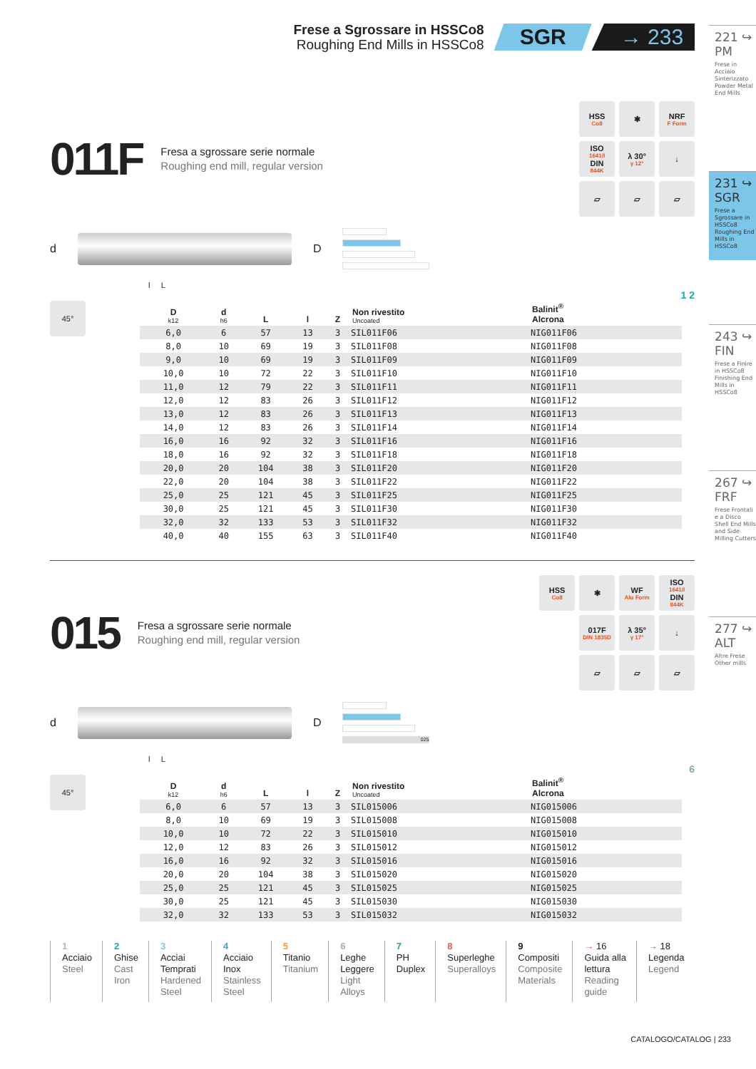Frese a Sgrossare in HSSCo8
Roughing End Mills in HSSCo8
SGR → 233
011F
Fresa a sgrossare serie normale
Roughing end mill, regular version
HSS
Co8
✱
NRF
F Form
ISO
1641/I
DIN
844K
λ 30°
γ 12°
↓
▱
▱
▱
d D
l L
1 2
45°
| D k12 | d h6 | L | l | Z | Non rivestito Uncoated | Balinit<sup>®</sup> Alcrona |
| --- | --- | --- | --- | --- | --- | --- |
| 6,0 | 6 | 57 | 13 | 3 | SIL011F06 | NIG011F06 |
| 8,0 | 10 | 69 | 19 | 3 | SIL011F08 | NIG011F08 |
| 9,0 | 10 | 69 | 19 | 3 | SIL011F09 | NIG011F09 |
| 10,0 | 10 | 72 | 22 | 3 | SIL011F10 | NIG011F10 |
| 11,0 | 12 | 79 | 22 | 3 | SIL011F11 | NIG011F11 |
| 12,0 | 12 | 83 | 26 | 3 | SIL011F12 | NIG011F12 |
| 13,0 | 12 | 83 | 26 | 3 | SIL011F13 | NIG011F13 |
| 14,0 | 12 | 83 | 26 | 3 | SIL011F14 | NIG011F14 |
| 16,0 | 16 | 92 | 32 | 3 | SIL011F16 | NIG011F16 |
| 18,0 | 16 | 92 | 32 | 3 | SIL011F18 | NIG011F18 |
| 20,0 | 20 | 104 | 38 | 3 | SIL011F20 | NIG011F20 |
| 22,0 | 20 | 104 | 38 | 3 | SIL011F22 | NIG011F22 |
| 25,0 | 25 | 121 | 45 | 3 | SIL011F25 | NIG011F25 |
| 30,0 | 25 | 121 | 45 | 3 | SIL011F30 | NIG011F30 |
| 32,0 | 32 | 133 | 53 | 3 | SIL011F32 | NIG011F32 |
| 40,0 | 40 | 155 | 63 | 3 | SIL011F40 | NIG011F40 |
015
Fresa a sgrossare serie normale
Roughing end mill, regular version
HSS
Co8
✱
WF
Alu Form
ISO
1641/I
DIN
844K
017F
DIN 1835D
λ 35°
γ 17°
↓
▱
▱
▱
d D
025
l L
6
45°
| D k12 | d h6 | L | l | Z | Non rivestito Uncoated | Balinit<sup>®</sup> Alcrona |
| --- | --- | --- | --- | --- | --- | --- |
| 6,0 | 6 | 57 | 13 | 3 | SIL015006 | NIG015006 |
| 8,0 | 10 | 69 | 19 | 3 | SIL015008 | NIG015008 |
| 10,0 | 10 | 72 | 22 | 3 | SIL015010 | NIG015010 |
| 12,0 | 12 | 83 | 26 | 3 | SIL015012 | NIG015012 |
| 16,0 | 16 | 92 | 32 | 3 | SIL015016 | NIG015016 |
| 20,0 | 20 | 104 | 38 | 3 | SIL015020 | NIG015020 |
| 25,0 | 25 | 121 | 45 | 3 | SIL015025 | NIG015025 |
| 30,0 | 25 | 121 | 45 | 3 | SIL015030 | NIG015030 |
| 32,0 | 32 | 133 | 53 | 3 | SIL015032 | NIG015032 |
221 ↪
PM
Frese in Acciaio Sinterizzato Powder Metal End Mills
231 ↪
SGR
Frese a Sgrossare in HSSCo8 Roughing End Mills in HSSCo8
243 ↪
FIN
Frese a Finire in HSSCo8 Finishing End Mills in HSSCo8
267 ↪
FRF
Frese Frontali e a Disco Shell End Mills and Side Milling Cutters
277 ↪
ALT
Altre Frese Other mills
1
Acciaio
Steel
2
Ghise
Cast
Iron
3
Acciai
Temprati
Hardened
Steel
4
Acciaio
Inox
Stainless
Steel
5
Titanio
Titanium
6
Leghe
Leggere
Light
Alloys
7
PH
Duplex
8
Superleghe
Superalloys
9
Compositi
Composite
Materials
→ 16
Guida alla
lettura
Reading
guide
→ 18
Legenda
Legend
CATALOGO/CATALOG | 233